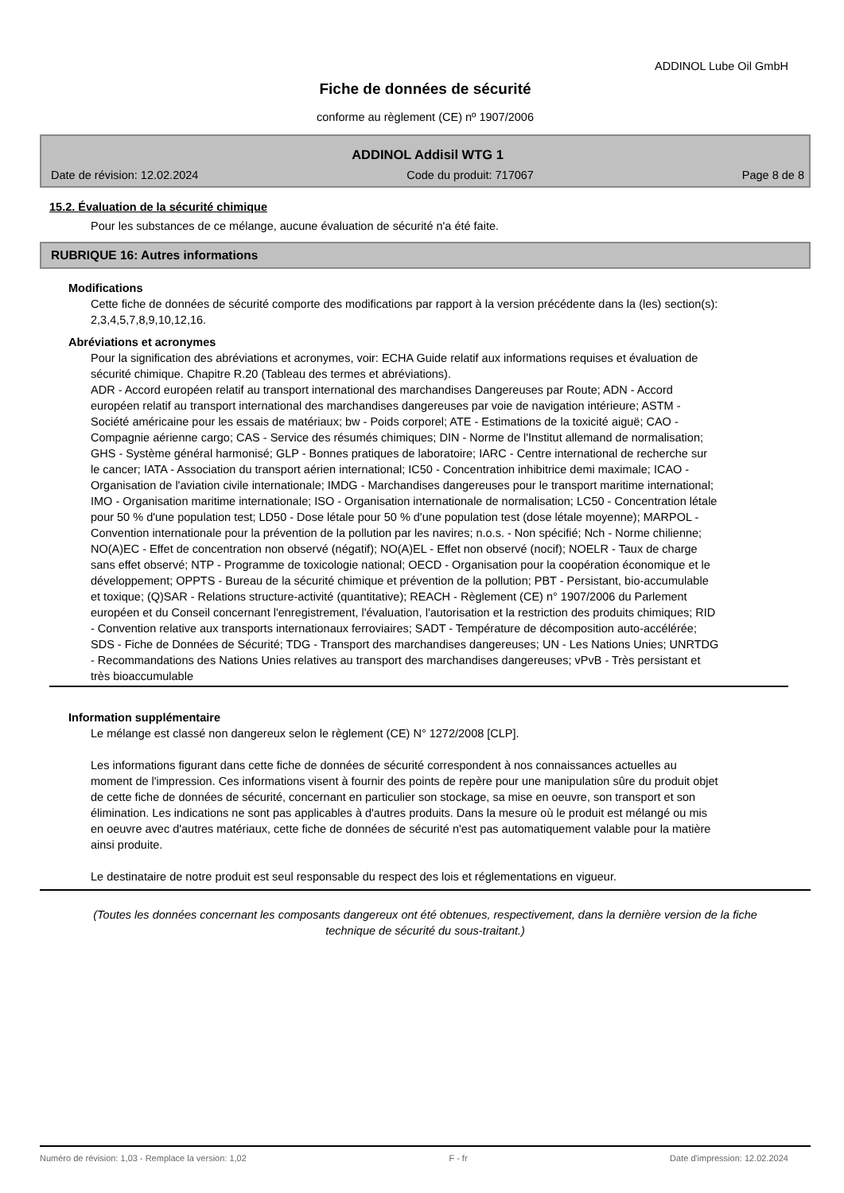ADDINOL Lube Oil GmbH
Fiche de données de sécurité
conforme au règlement (CE) nº 1907/2006
ADDINOL Addisil WTG 1
Date de révision: 12.02.2024 Code du produit: 717067 Page 8 de 8
15.2. Évaluation de la sécurité chimique
Pour les substances de ce mélange, aucune évaluation de sécurité n'a été faite.
RUBRIQUE 16: Autres informations
Modifications
Cette fiche de données de sécurité comporte des modifications par rapport à la version précédente dans la (les) section(s): 2,3,4,5,7,8,9,10,12,16.
Abréviations et acronymes
Pour la signification des abréviations et acronymes, voir: ECHA Guide relatif aux informations requises et évaluation de sécurité chimique. Chapitre R.20 (Tableau des termes et abréviations).
ADR - Accord européen relatif au transport international des marchandises Dangereuses par Route; ADN - Accord européen relatif au transport international des marchandises dangereuses par voie de navigation intérieure; ASTM - Société américaine pour les essais de matériaux; bw - Poids corporel; ATE - Estimations de la toxicité aiguë; CAO - Compagnie aérienne cargo; CAS - Service des résumés chimiques; DIN - Norme de l'Institut allemand de normalisation; GHS - Système général harmonisé; GLP - Bonnes pratiques de laboratoire; IARC - Centre international de recherche sur le cancer; IATA - Association du transport aérien international; IC50 - Concentration inhibitrice demi maximale; ICAO - Organisation de l'aviation civile internationale; IMDG - Marchandises dangereuses pour le transport maritime international; IMO - Organisation maritime internationale; ISO - Organisation internationale de normalisation; LC50 - Concentration létale pour 50 % d'une population test; LD50 - Dose létale pour 50 % d'une population test (dose létale moyenne); MARPOL - Convention internationale pour la prévention de la pollution par les navires; n.o.s. - Non spécifié; Nch - Norme chilienne; NO(A)EC - Effet de concentration non observé (négatif); NO(A)EL - Effet non observé (nocif); NOELR - Taux de charge sans effet observé; NTP - Programme de toxicologie national; OECD - Organisation pour la coopération économique et le développement; OPPTS - Bureau de la sécurité chimique et prévention de la pollution; PBT - Persistant, bio-accumulable et toxique; (Q)SAR - Relations structure-activité (quantitative); REACH - Règlement (CE) n° 1907/2006 du Parlement européen et du Conseil concernant l'enregistrement, l'évaluation, l'autorisation et la restriction des produits chimiques; RID - Convention relative aux transports internationaux ferroviaires; SADT - Température de décomposition auto-accélérée; SDS - Fiche de Données de Sécurité; TDG - Transport des marchandises dangereuses; UN - Les Nations Unies; UNRTDG - Recommandations des Nations Unies relatives au transport des marchandises dangereuses; vPvB - Très persistant et très bioaccumulable
Information supplémentaire
Le mélange est classé non dangereux selon le règlement (CE) N° 1272/2008 [CLP].
Les informations figurant dans cette fiche de données de sécurité correspondent à nos connaissances actuelles au moment de l'impression. Ces informations visent à fournir des points de repère pour une manipulation sûre du produit objet de cette fiche de données de sécurité, concernant en particulier son stockage, sa mise en oeuvre, son transport et son élimination. Les indications ne sont pas applicables à d'autres produits. Dans la mesure où le produit est mélangé ou mis en oeuvre avec d'autres matériaux, cette fiche de données de sécurité n'est pas automatiquement valable pour la matière ainsi produite.
Le destinataire de notre produit est seul responsable du respect des lois et réglementations en vigueur.
(Toutes les données concernant les composants dangereux ont été obtenues, respectivement, dans la dernière version de la fiche technique de sécurité du sous-traitant.)
Numéro de révision: 1,03 - Remplace la version: 1,02 F - fr Date d'impression: 12.02.2024